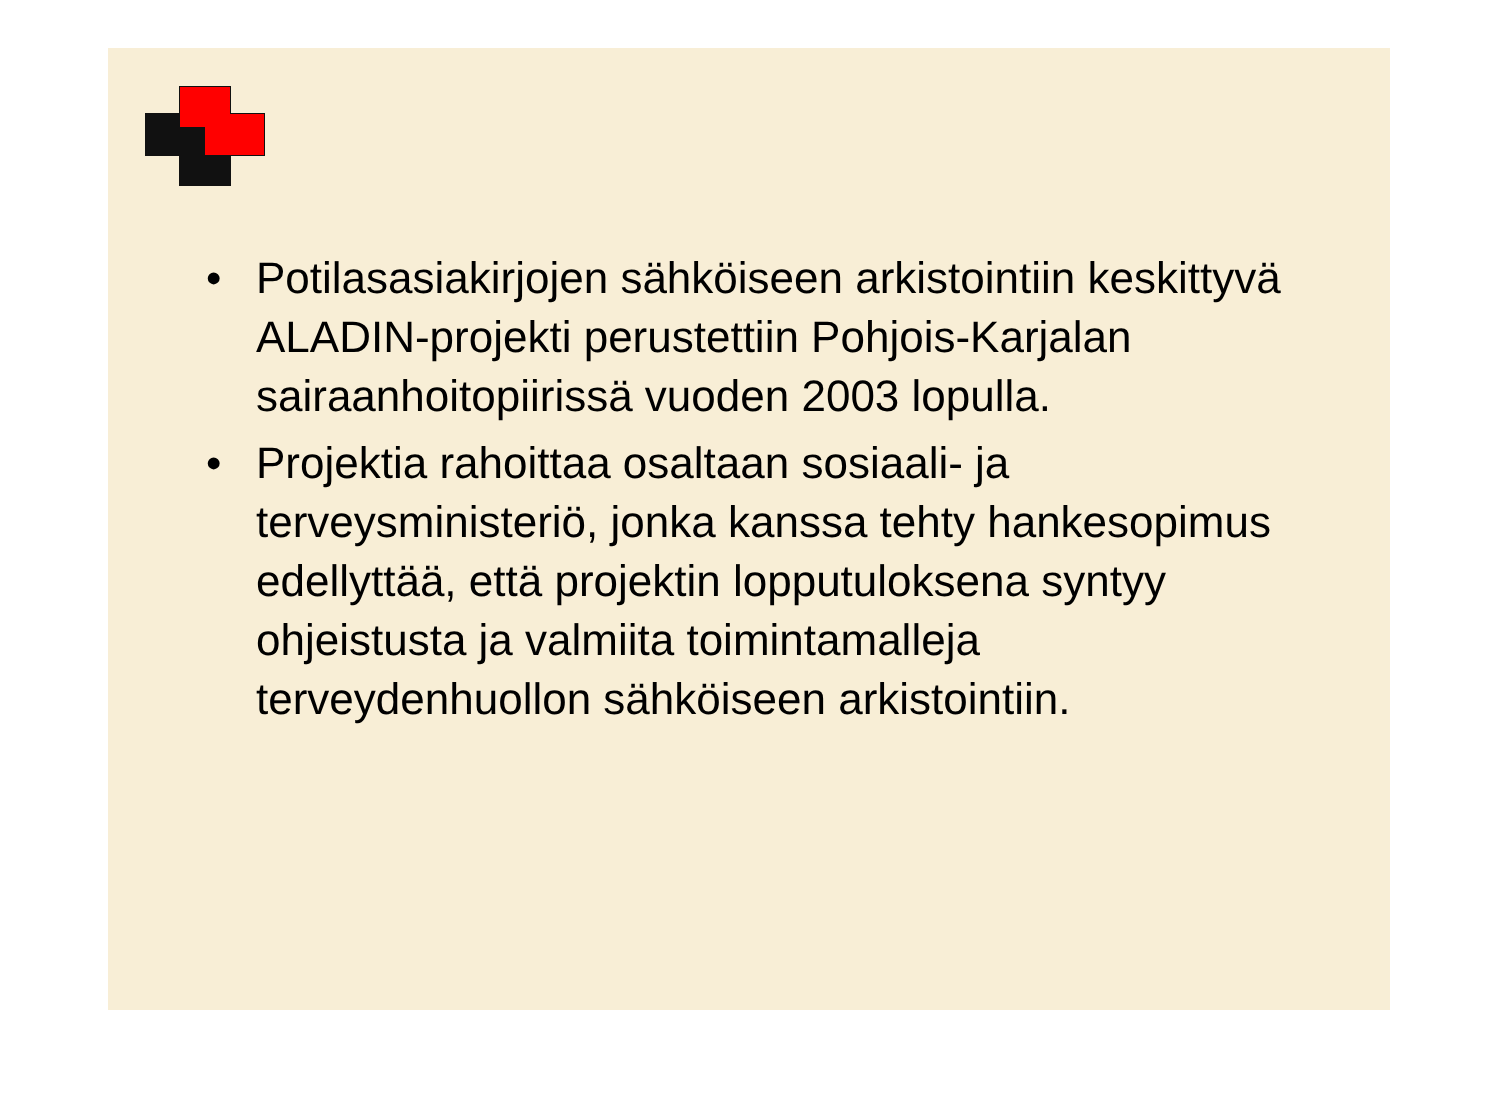• Potilasasiakirjojen sähköiseen arkistointiin keskittyvä ALADIN-projekti perustettiin Pohjois-Karjalan sairaanhoitopiirissä vuoden 2003 lopulla.
• Projektia rahoittaa osaltaan sosiaali- ja terveysministeriö, jonka kanssa tehty hankesopimus edellyttää, että projektin lopputuloksena syntyy ohjeistusta ja valmiita toimintamalleja terveydenhuollon sähköiseen arkistointiin.